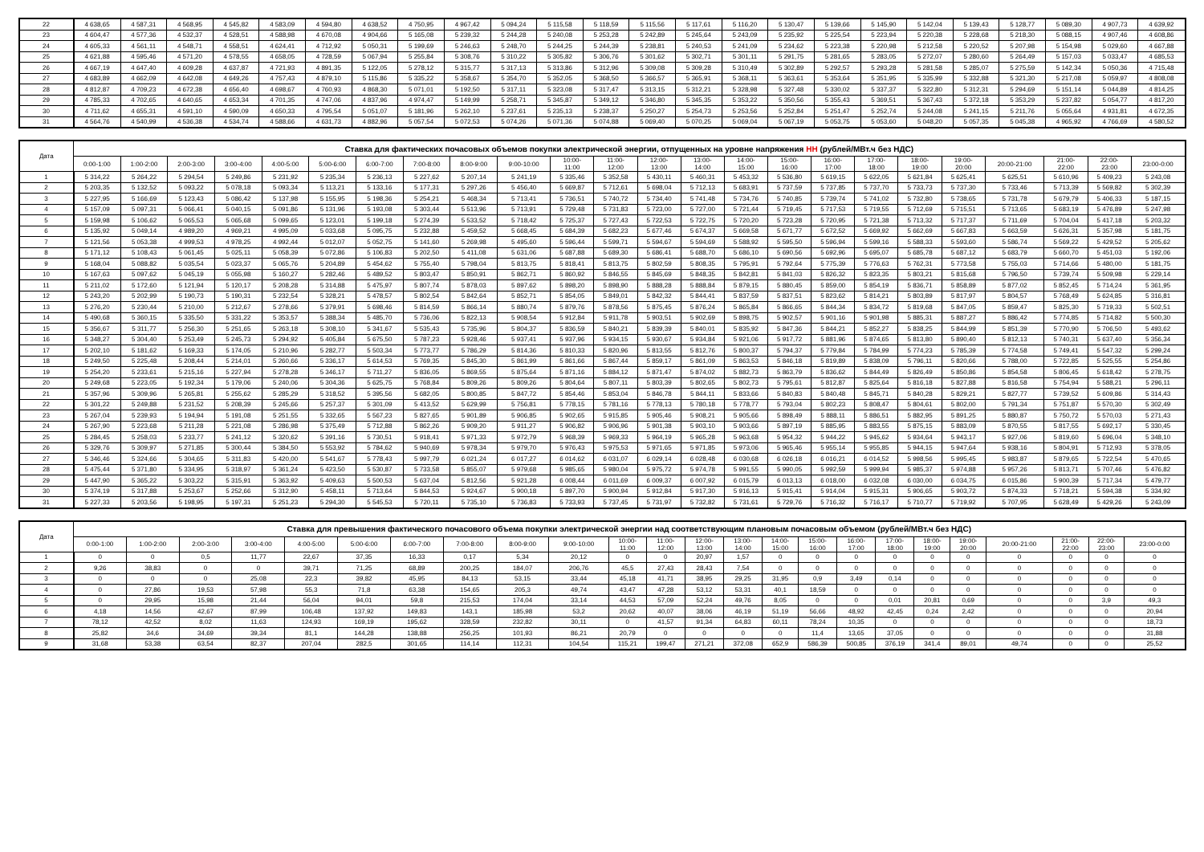| 22 | 4 638,65 | 4 587,31 | 4 568,95 | 4 545,82 | 4 583,09 | 4 594,80 | 4 638,52 | 4 750,95 | 4 967,42 | 5 094,24 | 5 115,58 | 5 118,59 | 5 115,56 | 5 117,61 | 5 116,20 | 5 130,47 | 5 139,66 | 5 145,90 | 5 142,04 | 5 139,43 | 5 128,77 | 5 089,30 | 4 907,73 | 4 639,92 |
| 23 | 4 604,47 | 4 577,36 | 4 532,37 | 4 528,51 | 4 588,98 | 4 670,08 | 4 904,66 | 5 165,08 | 5 239,32 | 5 244,28 | 5 240,08 | 5 253,28 | 5 242,89 | 5 245,64 | 5 243,09 | 5 235,92 | 5 225,54 | 5 223,94 | 5 220,38 | 5 228,68 | 5 218,30 | 5 088,15 | 4 907,46 | 4 608,86 |
| 24 | 4 605,33 | 4 561,11 | 4 548,71 | 4 558,51 | 4 624,41 | 4 712,92 | 5 050,31 | 5 199,69 | 5 246,63 | 5 248,70 | 5 244,25 | 5 244,39 | 5 238,81 | 5 240,53 | 5 241,09 | 5 234,62 | 5 223,38 | 5 220,98 | 5 212,58 | 5 220,52 | 5 207,98 | 5 154,98 | 5 029,60 | 4 667,88 |
| 25 | 4 621,88 | 4 595,46 | 4 571,20 | 4 578,55 | 4 658,05 | 4 728,59 | 5 067,94 | 5 255,84 | 5 308,76 | 5 310,22 | 5 305,82 | 5 306,76 | 5 301,62 | 5 302,71 | 5 301,11 | 5 291,75 | 5 281,65 | 5 283,05 | 5 272,07 | 5 280,60 | 5 264,49 | 5 157,03 | 5 033,47 | 4 685,53 |
| 26 | 4 667,19 | 4 647,40 | 4 609,28 | 4 637,87 | 4 721,93 | 4 891,35 | 5 122,05 | 5 278,12 | 5 315,77 | 5 317,13 | 5 313,86 | 5 312,96 | 5 309,08 | 5 309,28 | 5 310,49 | 5 302,89 | 5 292,57 | 5 293,28 | 5 281,58 | 5 285,07 | 5 275,59 | 5 142,34 | 5 050,36 | 4 715,48 |
| 27 | 4 683,89 | 4 662,09 | 4 642,08 | 4 649,26 | 4 757,43 | 4 879,10 | 5 115,86 | 5 335,22 | 5 358,67 | 5 354,70 | 5 352,05 | 5 368,50 | 5 366,57 | 5 365,91 | 5 368,11 | 5 363,61 | 5 353,64 | 5 351,95 | 5 335,99 | 5 332,88 | 5 321,30 | 5 217,08 | 5 059,97 | 4 808,08 |
| 28 | 4 812,87 | 4 709,23 | 4 672,38 | 4 656,40 | 4 698,67 | 4 760,93 | 4 868,30 | 5 071,01 | 5 192,50 | 5 317,11 | 5 323,08 | 5 317,47 | 5 313,15 | 5 312,21 | 5 328,98 | 5 327,48 | 5 330,02 | 5 337,37 | 5 322,80 | 5 312,31 | 5 294,69 | 5 151,14 | 5 044,89 | 4 814,25 |
| 29 | 4 785,33 | 4 702,65 | 4 640,65 | 4 653,34 | 4 701,35 | 4 747,06 | 4 837,96 | 4 974,47 | 5 149,99 | 5 258,71 | 5 345,87 | 5 349,12 | 5 346,80 | 5 345,35 | 5 353,22 | 5 350,56 | 5 355,43 | 5 369,51 | 5 367,43 | 5 372,18 | 5 353,29 | 5 237,82 | 5 054,77 | 4 817,20 |
| 30 | 4 711,62 | 4 655,31 | 4 591,10 | 4 590,09 | 4 650,33 | 4 795,54 | 5 051,07 | 5 181,96 | 5 262,10 | 5 237,61 | 5 235,13 | 5 238,37 | 5 250,27 | 5 254,73 | 5 253,56 | 5 252,84 | 5 251,47 | 5 252,74 | 5 244,08 | 5 241,15 | 5 211,76 | 5 055,64 | 4 931,81 | 4 672,35 |
| 31 | 4 564,76 | 4 540,99 | 4 536,38 | 4 534,74 | 4 588,66 | 4 631,73 | 4 882,96 | 5 057,54 | 5 072,53 | 5 074,26 | 5 071,36 | 5 074,88 | 5 069,40 | 5 070,25 | 5 069,04 | 5 067,19 | 5 053,75 | 5 053,60 | 5 048,20 | 5 057,35 | 5 045,38 | 4 965,92 | 4 766,69 | 4 580,52 |
| Дата | Ставка для фактических почасовых объемов покупки электрической энергии, отпущенных на уровне напряжения НН (рублей/МВт.ч без НДС) | | | | | | | | | | | | | | | | | | | | | | | |
| --- | --- | --- | --- | --- | --- | --- | --- | --- | --- | --- | --- | --- | --- | --- | --- | --- | --- | --- | --- | --- | --- | --- | --- | --- |
| | 0:00-1:00 | 1:00-2:00 | 2:00-3:00 | 3:00-4:00 | 4:00-5:00 | 5:00-6:00 | 6:00-7:00 | 7:00-8:00 | 8:00-9:00 | 9:00-10:00 | 10:00- 11:00 | 11:00- 12:00 | 12:00- 13:00 | 13:00- 14:00 | 14:00- 15:00 | 15:00- 16:00 | 16:00- 17:00 | 17:00- 18:00 | 18:00- 19:00 | 19:00- 20:00 | 20:00-21:00 | 21:00- 22:00 | 22:00- 23:00 | 23:00-0:00 |
| 1 | 5 314,22 | 5 264,22 | 5 294,54 | 5 249,86 | 5 231,92 | 5 235,34 | 5 236,13 | 5 227,62 | 5 207,14 | 5 241,19 | 5 335,46 | 5 352,58 | 5 430,11 | 5 460,31 | 5 453,32 | 5 536,80 | 5 619,15 | 5 622,05 | 5 621,84 | 5 625,41 | 5 625,51 | 5 610,96 | 5 409,23 | 5 243,08 |
| 2 | 5 203,35 | 5 132,52 | 5 093,22 | 5 078,18 | 5 093,34 | 5 113,21 | 5 133,16 | 5 177,31 | 5 297,26 | 5 456,40 | 5 669,87 | 5 712,61 | 5 698,04 | 5 712,13 | 5 683,91 | 5 737,59 | 5 737,85 | 5 737,70 | 5 733,73 | 5 737,30 | 5 733,46 | 5 713,39 | 5 569,82 | 5 302,39 |
| 3 | 5 227,95 | 5 166,69 | 5 123,43 | 5 086,42 | 5 137,98 | 5 155,95 | 5 198,36 | 5 254,21 | 5 468,34 | 5 713,41 | 5 736,51 | 5 740,72 | 5 734,40 | 5 741,48 | 5 734,76 | 5 740,85 | 5 739,74 | 5 741,02 | 5 732,80 | 5 738,65 | 5 731,78 | 5 679,79 | 5 406,33 | 5 187,15 |
| 4 | 5 157,09 | 5 097,31 | 5 066,41 | 5 040,15 | 5 091,86 | 5 131,96 | 5 193,08 | 5 303,44 | 5 513,96 | 5 713,91 | 5 729,48 | 5 731,83 | 5 723,00 | 5 727,00 | 5 721,44 | 5 719,45 | 5 717,53 | 5 719,55 | 5 712,69 | 5 715,51 | 5 713,65 | 5 683,19 | 5 476,89 | 5 247,98 |
| 5 | 5 159,98 | 5 106,62 | 5 065,53 | 5 065,68 | 5 099,65 | 5 123,01 | 5 199,18 | 5 274,39 | 5 533,52 | 5 718,42 | 5 725,37 | 5 727,43 | 5 722,53 | 5 722,75 | 5 720,20 | 5 723,28 | 5 720,95 | 5 721,38 | 5 713,32 | 5 717,37 | 5 711,69 | 5 704,04 | 5 417,18 | 5 203,32 |
| 6 | 5 135,92 | 5 049,14 | 4 989,20 | 4 969,21 | 4 995,09 | 5 033,68 | 5 095,75 | 5 232,88 | 5 459,52 | 5 668,45 | 5 684,39 | 5 682,23 | 5 677,46 | 5 674,37 | 5 669,58 | 5 671,77 | 5 672,52 | 5 669,92 | 5 662,69 | 5 667,83 | 5 663,59 | 5 626,31 | 5 357,98 | 5 181,75 |
| 7 | 5 121,56 | 5 053,38 | 4 999,53 | 4 978,25 | 4 992,44 | 5 012,07 | 5 052,75 | 5 141,60 | 5 269,98 | 5 495,60 | 5 596,44 | 5 599,71 | 5 594,67 | 5 594,69 | 5 588,92 | 5 595,50 | 5 596,94 | 5 599,16 | 5 588,33 | 5 593,60 | 5 586,74 | 5 569,22 | 5 429,52 | 5 205,62 |
| 8 | 5 171,12 | 5 108,43 | 5 061,45 | 5 025,11 | 5 058,39 | 5 072,86 | 5 106,83 | 5 202,50 | 5 411,08 | 5 631,06 | 5 687,88 | 5 689,30 | 5 686,41 | 5 688,70 | 5 686,10 | 5 690,56 | 5 692,96 | 5 695,07 | 5 685,78 | 5 687,12 | 5 683,79 | 5 660,70 | 5 451,03 | 5 192,06 |
| 9 | 5 168,04 | 5 088,82 | 5 035,54 | 5 023,37 | 5 065,76 | 5 204,89 | 5 454,62 | 5 755,40 | 5 798,04 | 5 813,75 | 5 818,41 | 5 813,75 | 5 802,59 | 5 808,35 | 5 795,91 | 5 792,64 | 5 775,39 | 5 776,63 | 5 762,31 | 5 773,58 | 5 755,03 | 5 714,66 | 5 480,00 | 5 181,75 |
| 10 | 5 167,63 | 5 097,62 | 5 045,19 | 5 055,98 | 5 160,27 | 5 282,46 | 5 489,52 | 5 803,47 | 5 850,91 | 5 862,71 | 5 860,92 | 5 846,55 | 5 845,69 | 5 848,35 | 5 842,81 | 5 841,03 | 5 826,32 | 5 823,35 | 5 803,21 | 5 815,68 | 5 796,50 | 5 739,74 | 5 509,98 | 5 229,14 |
| 11 | 5 211,02 | 5 172,60 | 5 121,94 | 5 120,17 | 5 208,28 | 5 314,88 | 5 475,97 | 5 807,74 | 5 878,03 | 5 897,62 | 5 898,20 | 5 898,90 | 5 888,28 | 5 888,84 | 5 879,15 | 5 880,45 | 5 859,00 | 5 854,19 | 5 836,71 | 5 858,89 | 5 877,02 | 5 852,45 | 5 714,24 | 5 361,95 |
| 12 | 5 243,20 | 5 202,99 | 5 190,73 | 5 190,31 | 5 232,54 | 5 328,21 | 5 478,57 | 5 802,54 | 5 842,64 | 5 852,71 | 5 854,05 | 5 849,01 | 5 842,32 | 5 844,41 | 5 837,59 | 5 837,51 | 5 823,62 | 5 814,21 | 5 803,89 | 5 817,97 | 5 804,57 | 5 768,49 | 5 624,85 | 5 316,81 |
| 13 | 5 276,20 | 5 230,44 | 5 210,00 | 5 212,67 | 5 278,66 | 5 379,91 | 5 698,46 | 5 814,59 | 5 866,14 | 5 880,74 | 5 879,76 | 5 878,56 | 5 875,45 | 5 876,24 | 5 865,84 | 5 866,65 | 5 844,34 | 5 834,72 | 5 819,68 | 5 847,05 | 5 859,47 | 5 825,30 | 5 719,33 | 5 502,51 |
| 14 | 5 490,68 | 5 360,15 | 5 335,50 | 5 331,22 | 5 353,57 | 5 388,34 | 5 485,70 | 5 736,06 | 5 822,13 | 5 908,54 | 5 912,84 | 5 911,78 | 5 903,51 | 5 902,69 | 5 898,75 | 5 902,57 | 5 901,16 | 5 901,98 | 5 885,31 | 5 887,27 | 5 886,42 | 5 774,85 | 5 714,82 | 5 500,30 |
| 15 | 5 356,67 | 5 311,77 | 5 256,30 | 5 251,65 | 5 263,18 | 5 308,10 | 5 341,67 | 5 535,43 | 5 735,96 | 5 804,37 | 5 836,59 | 5 840,21 | 5 839,39 | 5 840,01 | 5 835,92 | 5 847,36 | 5 844,21 | 5 852,27 | 5 838,25 | 5 844,99 | 5 851,39 | 5 770,90 | 5 706,50 | 5 493,62 |
| 16 | 5 348,27 | 5 304,40 | 5 253,49 | 5 245,73 | 5 294,92 | 5 405,84 | 5 675,50 | 5 787,23 | 5 928,46 | 5 937,41 | 5 937,96 | 5 934,15 | 5 930,67 | 5 934,84 | 5 921,06 | 5 917,72 | 5 881,96 | 5 874,65 | 5 813,80 | 5 890,40 | 5 812,13 | 5 740,31 | 5 637,40 | 5 356,34 |
| 17 | 5 202,10 | 5 181,62 | 5 169,33 | 5 174,05 | 5 210,96 | 5 282,77 | 5 503,34 | 5 773,77 | 5 786,29 | 5 814,36 | 5 810,33 | 5 820,96 | 5 813,55 | 5 812,76 | 5 800,37 | 5 794,37 | 5 779,84 | 5 784,99 | 5 774,23 | 5 785,39 | 5 774,58 | 5 749,41 | 5 547,32 | 5 299,24 |
| 18 | 5 249,50 | 5 225,48 | 5 208,44 | 5 214,01 | 5 260,66 | 5 336,17 | 5 614,53 | 5 769,35 | 5 845,30 | 5 861,99 | 5 861,66 | 5 867,44 | 5 859,17 | 5 861,09 | 5 863,53 | 5 846,18 | 5 819,89 | 5 838,09 | 5 796,11 | 5 820,66 | 5 788,00 | 5 722,85 | 5 525,55 | 5 254,86 |
| 19 | 5 254,20 | 5 233,61 | 5 215,16 | 5 227,94 | 5 278,28 | 5 346,17 | 5 711,27 | 5 836,05 | 5 869,55 | 5 875,64 | 5 871,16 | 5 884,12 | 5 871,47 | 5 874,02 | 5 882,73 | 5 863,79 | 5 836,62 | 5 844,49 | 5 826,49 | 5 850,86 | 5 854,58 | 5 806,45 | 5 618,42 | 5 278,75 |
| 20 | 5 249,68 | 5 223,05 | 5 192,34 | 5 179,06 | 5 240,06 | 5 304,36 | 5 625,75 | 5 768,84 | 5 809,26 | 5 809,26 | 5 804,64 | 5 807,11 | 5 803,39 | 5 802,65 | 5 802,73 | 5 795,61 | 5 812,87 | 5 825,64 | 5 816,18 | 5 827,88 | 5 816,58 | 5 754,94 | 5 588,21 | 5 296,11 |
| 21 | 5 357,96 | 5 309,96 | 5 265,81 | 5 255,62 | 5 285,29 | 5 318,52 | 5 395,56 | 5 682,05 | 5 800,85 | 5 847,72 | 5 854,46 | 5 853,04 | 5 846,78 | 5 844,11 | 5 833,66 | 5 840,83 | 5 840,48 | 5 845,71 | 5 840,28 | 5 829,21 | 5 827,77 | 5 739,52 | 5 609,86 | 5 314,43 |
| 22 | 5 301,22 | 5 249,88 | 5 231,52 | 5 208,39 | 5 245,66 | 5 257,37 | 5 301,09 | 5 413,52 | 5 629,99 | 5 756,81 | 5 778,15 | 5 781,16 | 5 778,13 | 5 780,18 | 5 778,77 | 5 793,04 | 5 802,23 | 5 808,47 | 5 804,61 | 5 802,00 | 5 791,34 | 5 751,87 | 5 570,30 | 5 302,49 |
| 23 | 5 267,04 | 5 239,93 | 5 194,94 | 5 191,08 | 5 251,55 | 5 332,65 | 5 567,23 | 5 827,65 | 5 901,89 | 5 906,85 | 5 902,65 | 5 915,85 | 5 905,46 | 5 908,21 | 5 905,66 | 5 898,49 | 5 888,11 | 5 886,51 | 5 882,95 | 5 891,25 | 5 880,87 | 5 750,72 | 5 570,03 | 5 271,43 |
| 24 | 5 267,90 | 5 223,68 | 5 211,28 | 5 221,08 | 5 286,98 | 5 375,49 | 5 712,88 | 5 862,26 | 5 909,20 | 5 911,27 | 5 906,82 | 5 906,96 | 5 901,38 | 5 903,10 | 5 903,66 | 5 897,19 | 5 885,95 | 5 883,55 | 5 875,15 | 5 883,09 | 5 870,55 | 5 817,55 | 5 692,17 | 5 330,45 |
| 25 | 5 284,45 | 5 258,03 | 5 233,77 | 5 241,12 | 5 320,62 | 5 391,16 | 5 730,51 | 5 918,41 | 5 971,33 | 5 972,79 | 5 968,39 | 5 969,33 | 5 964,19 | 5 965,28 | 5 963,68 | 5 954,32 | 5 944,22 | 5 945,62 | 5 934,64 | 5 943,17 | 5 927,06 | 5 819,60 | 5 696,04 | 5 348,10 |
| 26 | 5 329,76 | 5 309,97 | 5 271,85 | 5 300,44 | 5 384,50 | 5 553,92 | 5 784,62 | 5 940,69 | 5 978,34 | 5 979,70 | 5 976,43 | 5 975,53 | 5 971,65 | 5 971,85 | 5 973,06 | 5 965,46 | 5 955,14 | 5 955,85 | 5 944,15 | 5 947,64 | 5 938,16 | 5 804,91 | 5 712,93 | 5 378,05 |
| 27 | 5 346,46 | 5 324,66 | 5 304,65 | 5 311,83 | 5 420,00 | 5 541,67 | 5 778,43 | 5 997,79 | 6 021,24 | 6 017,27 | 6 014,62 | 6 031,07 | 6 029,14 | 6 028,48 | 6 030,68 | 6 026,18 | 6 016,21 | 6 014,52 | 5 998,56 | 5 995,45 | 5 983,87 | 5 879,65 | 5 722,54 | 5 470,65 |
| 28 | 5 475,44 | 5 371,80 | 5 334,95 | 5 318,97 | 5 361,24 | 5 423,50 | 5 530,87 | 5 733,58 | 5 855,07 | 5 979,68 | 5 985,65 | 5 980,04 | 5 975,72 | 5 974,78 | 5 991,55 | 5 990,05 | 5 992,59 | 5 999,94 | 5 985,37 | 5 974,88 | 5 957,26 | 5 813,71 | 5 707,46 | 5 476,82 |
| 29 | 5 447,90 | 5 365,22 | 5 303,22 | 5 315,91 | 5 363,92 | 5 409,63 | 5 500,53 | 5 637,04 | 5 812,56 | 5 921,28 | 6 008,44 | 6 011,69 | 6 009,37 | 6 007,92 | 6 015,79 | 6 013,13 | 6 018,00 | 6 032,08 | 6 030,00 | 6 034,75 | 6 015,86 | 5 900,39 | 5 717,34 | 5 479,77 |
| 30 | 5 374,19 | 5 317,88 | 5 253,67 | 5 252,66 | 5 312,90 | 5 458,11 | 5 713,64 | 5 844,53 | 5 924,67 | 5 900,18 | 5 897,70 | 5 900,94 | 5 912,84 | 5 917,30 | 5 916,13 | 5 915,41 | 5 914,04 | 5 915,31 | 5 906,65 | 5 903,72 | 5 874,33 | 5 718,21 | 5 594,38 | 5 334,92 |
| 31 | 5 227,33 | 5 203,56 | 5 198,95 | 5 197,31 | 5 251,23 | 5 294,30 | 5 545,53 | 5 720,11 | 5 735,10 | 5 736,83 | 5 733,93 | 5 737,45 | 5 731,97 | 5 732,82 | 5 731,61 | 5 729,76 | 5 716,32 | 5 716,17 | 5 710,77 | 5 719,92 | 5 707,95 | 5 628,49 | 5 429,26 | 5 243,09 |
| Дата | Ставка для превышения фактического почасового объема покупки электрической энергии над соответствующим плановым почасовым объемом (рублей/МВт.ч без НДС) | | | | | | | | | | | | | | | | | | | | | | | |
| --- | --- | --- | --- | --- | --- | --- | --- | --- | --- | --- | --- | --- | --- | --- | --- | --- | --- | --- | --- | --- | --- | --- | --- | --- |
| | 0:00-1:00 | 1:00-2:00 | 2:00-3:00 | 3:00-4:00 | 4:00-5:00 | 5:00-6:00 | 6:00-7:00 | 7:00-8:00 | 8:00-9:00 | 9:00-10:00 | 10:00- 11:00 | 11:00- 12:00 | 12:00- 13:00 | 13:00- 14:00 | 14:00- 15:00 | 15:00- 16:00 | 16:00- 17:00 | 17:00- 18:00 | 18:00- 19:00 | 19:00- 20:00 | 20:00-21:00 | 21:00- 22:00 | 22:00- 23:00 | 23:00-0:00 |
| 1 | 0 | 0 | 0,5 | 11,77 | 22,67 | 37,35 | 16,33 | 0,17 | 5,34 | 20,12 | 0 | 0 | 20,97 | 1,57 | 0 | 0 | 0 | 0 | 0 | 0 | 0 | 0 | 0 | 0 |
| 2 | 9,26 | 38,83 | 0 | 0 | 39,71 | 71,25 | 68,89 | 200,25 | 184,07 | 206,76 | 45,5 | 27,43 | 28,43 | 7,54 | 0 | 0 | 0 | 0 | 0 | 0 | 0 | 0 | 0 | 0 |
| 3 | 0 | 0 | 0 | 25,08 | 22,3 | 39,82 | 45,95 | 84,13 | 53,15 | 33,44 | 45,18 | 41,71 | 38,95 | 29,25 | 31,95 | 0,9 | 3,49 | 0,14 | 0 | 0 | 0 | 0 | 0 | 0 |
| 4 | 0 | 27,86 | 19,53 | 57,98 | 55,3 | 71,8 | 63,38 | 154,65 | 205,3 | 49,74 | 43,47 | 47,28 | 53,12 | 53,31 | 40,1 | 18,59 | 0 | 0 | 0 | 0 | 0 | 0 | 0 | 0 |
| 5 | 0 | 29,95 | 15,98 | 21,44 | 56,04 | 94,01 | 59,8 | 215,53 | 174,04 | 33,14 | 44,53 | 57,09 | 52,24 | 49,76 | 8,05 | 0 | 0 | 0,01 | 20,81 | 0,69 | 0 | 0 | 3,9 | 49,3 |
| 6 | 4,18 | 14,56 | 42,67 | 87,99 | 106,48 | 137,92 | 149,83 | 143,1 | 185,98 | 53,2 | 20,62 | 40,07 | 38,06 | 46,19 | 51,19 | 56,66 | 48,92 | 42,45 | 0,24 | 2,42 | 0 | 0 | 0 | 20,94 |
| 7 | 78,12 | 42,52 | 8,02 | 11,63 | 124,93 | 169,19 | 195,62 | 328,59 | 232,82 | 30,11 | 0 | 41,57 | 91,34 | 64,83 | 60,11 | 78,24 | 10,35 | 0 | 0 | 0 | 0 | 0 | 0 | 18,73 |
| 8 | 25,82 | 34,6 | 34,69 | 39,34 | 81,1 | 144,28 | 138,88 | 256,25 | 101,93 | 86,21 | 20,79 | 0 | 0 | 0 | 0 | 11,4 | 13,65 | 37,05 | 0 | 0 | 0 | 0 | 0 | 31,88 |
| 9 | 31,68 | 53,38 | 63,54 | 82,37 | 207,04 | 282,5 | 301,65 | 114,14 | 112,31 | 104,54 | 115,21 | 199,47 | 271,21 | 372,08 | 652,9 | 586,39 | 500,85 | 376,19 | 341,4 | 89,01 | 49,74 | 0 | 0 | 25,52 |